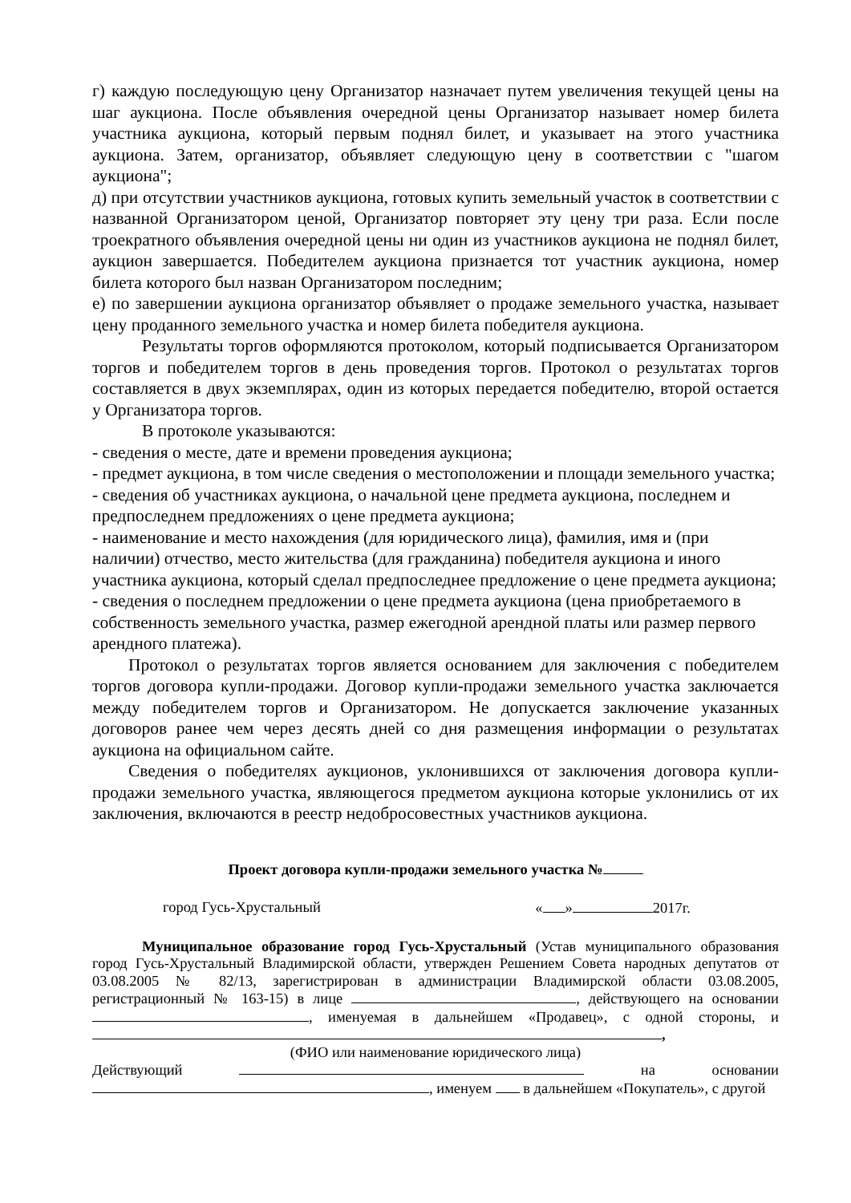г) каждую последующую цену Организатор назначает путем увеличения текущей цены на шаг аукциона. После объявления очередной цены Организатор называет номер билета участника аукциона, который первым поднял билет, и указывает на этого участника аукциона. Затем, организатор, объявляет следующую цену в соответствии с "шагом аукциона";
д) при отсутствии участников аукциона, готовых купить земельный участок в соответствии с названной Организатором ценой, Организатор повторяет эту цену три раза. Если после троекратного объявления очередной цены ни один из участников аукциона не поднял билет, аукцион завершается. Победителем аукциона признается тот участник аукциона, номер билета которого был назван Организатором последним;
е) по завершении аукциона организатор объявляет о продаже земельного участка, называет цену проданного земельного участка и номер билета победителя аукциона.
Результаты торгов оформляются протоколом, который подписывается Организатором торгов и победителем торгов в день проведения торгов. Протокол о результатах торгов составляется в двух экземплярах, один из которых передается победителю, второй остается у Организатора торгов.
В протоколе указываются:
- сведения о месте, дате и времени проведения аукциона;
- предмет аукциона, в том числе сведения о местоположении и площади земельного участка;
- сведения об участниках аукциона, о начальной цене предмета аукциона, последнем и предпоследнем предложениях о цене предмета аукциона;
- наименование и место нахождения (для юридического лица), фамилия, имя и (при наличии) отчество, место жительства (для гражданина) победителя аукциона и иного участника аукциона, который сделал предпоследнее предложение о цене предмета аукциона;
- сведения о последнем предложении о цене предмета аукциона (цена приобретаемого в собственность земельного участка, размер ежегодной арендной платы или размер первого арендного платежа).
Протокол о результатах торгов является основанием для заключения с победителем торгов договора купли-продажи. Договор купли-продажи земельного участка заключается между победителем торгов и Организатором. Не допускается заключение указанных договоров ранее чем через десять дней со дня размещения информации о результатах аукциона на официальном сайте.
Сведения о победителях аукционов, уклонившихся от заключения договора купли-продажи земельного участка, являющегося предметом аукциона которые уклонились от их заключения, включаются в реестр недобросовестных участников аукциона.
Проект договора купли-продажи земельного участка №
город Гусь-Хрустальный « » 2017г.
Муниципальное образование город Гусь-Хрустальный (Устав муниципального образования город Гусь-Хрустальный Владимирской области, утвержден Решением Совета народных депутатов от 03.08.2005 № 82/13, зарегистрирован в администрации Владимирской области 03.08.2005, регистрационный № 163-15) в лице , действующего на основании , именуемая в дальнейшем «Продавец», с одной стороны, и ,
(ФИО или наименование юридического лица)
Действующий на основании , именуем в дальнейшем «Покупатель», с другой